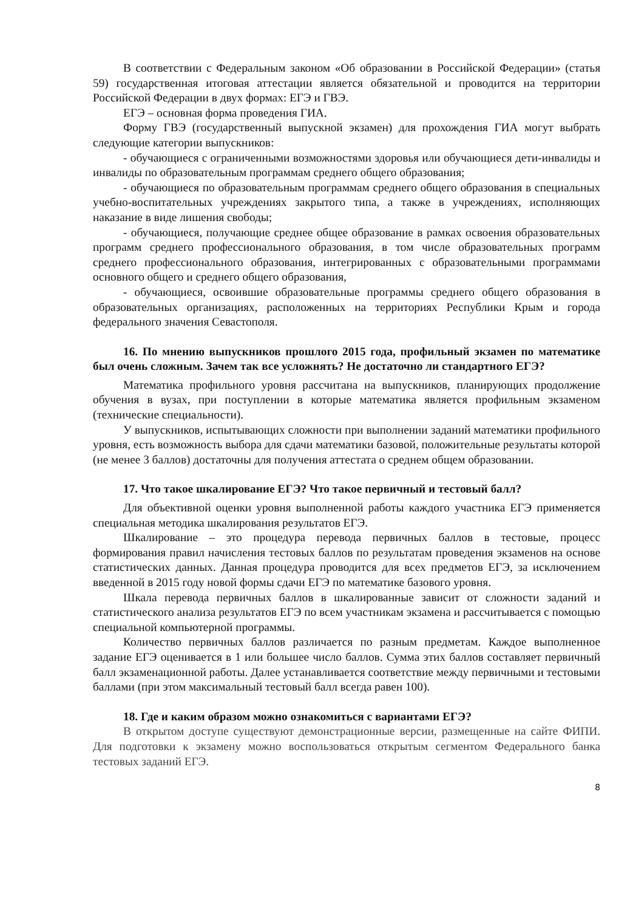В соответствии с Федеральным законом «Об образовании в Российской Федерации» (статья 59) государственная итоговая аттестации является обязательной и проводится на территории Российской Федерации в двух формах: ЕГЭ и ГВЭ.
ЕГЭ – основная форма проведения ГИА.
Форму ГВЭ (государственный выпускной экзамен) для прохождения ГИА могут выбрать следующие категории выпускников:
- обучающиеся с ограниченными возможностями здоровья или обучающиеся дети-инвалиды и инвалиды по образовательным программам среднего общего образования;
- обучающиеся по образовательным программам среднего общего образования в специальных учебно-воспитательных учреждениях закрытого типа, а также в учреждениях, исполняющих наказание в виде лишения свободы;
- обучающиеся, получающие среднее общее образование в рамках освоения образовательных программ среднего профессионального образования, в том числе образовательных программ среднего профессионального образования, интегрированных с образовательными программами основного общего и среднего общего образования,
- обучающиеся, освоившие образовательные программы среднего общего образования в образовательных организациях, расположенных на территориях Республики Крым и города федерального значения Севастополя.
16. По мнению выпускников прошлого 2015 года, профильный экзамен по математике был очень сложным. Зачем так все усложнять? Не достаточно ли стандартного ЕГЭ?
Математика профильного уровня рассчитана на выпускников, планирующих продолжение обучения в вузах, при поступлении в которые математика является профильным экзаменом (технические специальности).
У выпускников, испытывающих сложности при выполнении заданий математики профильного уровня, есть возможность выбора для сдачи математики базовой, положительные результаты которой (не менее 3 баллов) достаточны для получения аттестата о среднем общем образовании.
17. Что такое шкалирование ЕГЭ? Что такое первичный и тестовый балл?
Для объективной оценки уровня выполненной работы каждого участника ЕГЭ применяется специальная методика шкалирования результатов ЕГЭ.
Шкалирование – это процедура перевода первичных баллов в тестовые, процесс формирования правил начисления тестовых баллов по результатам проведения экзаменов на основе статистических данных. Данная процедура проводится для всех предметов ЕГЭ, за исключением введенной в 2015 году новой формы сдачи ЕГЭ по математике базового уровня.
Шкала перевода первичных баллов в шкалированные зависит от сложности заданий и статистического анализа результатов ЕГЭ по всем участникам экзамена и рассчитывается с помощью специальной компьютерной программы.
Количество первичных баллов различается по разным предметам. Каждое выполненное задание ЕГЭ оценивается в 1 или большее число баллов. Сумма этих баллов составляет первичный балл экзаменационной работы. Далее устанавливается соответствие между первичными и тестовыми баллами (при этом максимальный тестовый балл всегда равен 100).
18. Где и каким образом можно ознакомиться с вариантами ЕГЭ?
В открытом доступе существуют демонстрационные версии, размещенные на сайте ФИПИ. Для подготовки к экзамену можно воспользоваться открытым сегментом Федерального банка тестовых заданий ЕГЭ.
8